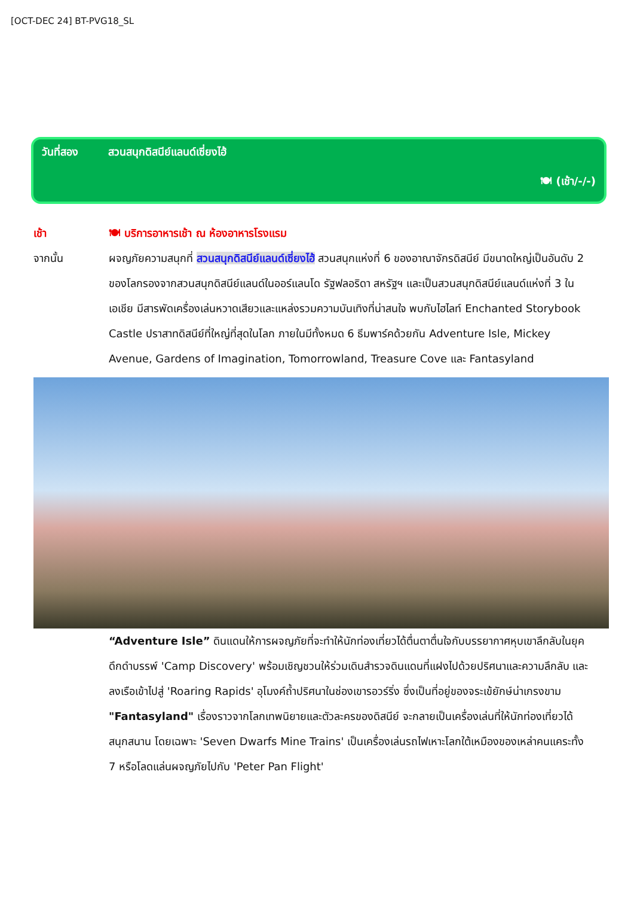[OCT-DEC 24] BT-PVG18_SL
วันที่สอง สวนสนุกดิสนีย์แลนด์เซี่ยงไฮ้
🍽 (เช้า/-/-)
เช้า 🍽 บริการอาหารเช้า ณ ห้องอาหารโรงแรม
จากนั้น ผจญภัยความสนุกที่ สวนสนุกดิสนีย์แลนด์เซี่ยงไฮ้ สวนสนุกแห่งที่ 6 ของอาณาจักรดิสนีย์ มีขนาดใหญ่เป็นอันดับ 2 ของโลกรองจากสวนสนุกดิสนีย์แลนด์ในออร์แลนโด รัฐฟลอริดา สหรัฐฯ และเป็นสวนสนุกดิสนีย์แลนด์แห่งที่ 3 ในเอเชีย มีสารพัดเครื่องเล่นหวาดเสียวและแหล่งรวมความบันเทิงที่น่าสนใจ พบกับไฮไลท์ Enchanted Storybook Castle ปราสาทดิสนีย์ที่ใหญ่ที่สุดในโลก ภายในมีทั้งหมด 6 ธีมพาร์คด้วยกัน Adventure Isle, Mickey Avenue, Gardens of Imagination, Tomorrowland, Treasure Cove และ Fantasyland
“Adventure Isle” ดินแดนให้การผจญภัยที่จะทำให้นักท่องเที่ยวได้ตื่นตาตื่นใจกับบรรยากาศหุบเขาลึกลับในยุคดึกดำบรรพ์ 'Camp Discovery' พร้อมเชิญชวนให้ร่วมเดินสำรวจดินแดนที่แฝงไปด้วยปริศนาและความลึกลับ และลงเรือเข้าไปสู่ 'Roaring Rapids' อุโมงค์ถ้ำปริศนาในช่องเขารอวร์ริ่ง ซึ่งเป็นที่อยู่ของจระเข้ยักษ์น่าเกรงขาม
"Fantasyland" เรื่องราวจากโลกเทพนิยายและตัวละครของดิสนีย์ จะกลายเป็นเครื่องเล่นที่ให้นักท่องเที่ยวได้สนุกสนาน โดยเฉพาะ 'Seven Dwarfs Mine Trains' เป็นเครื่องเล่นรถไฟเหาะโลกใต้เหมืองของเหล่าคนแคระทั้ง 7 หรือโลดแล่นผจญภัยไปกับ 'Peter Pan Flight'